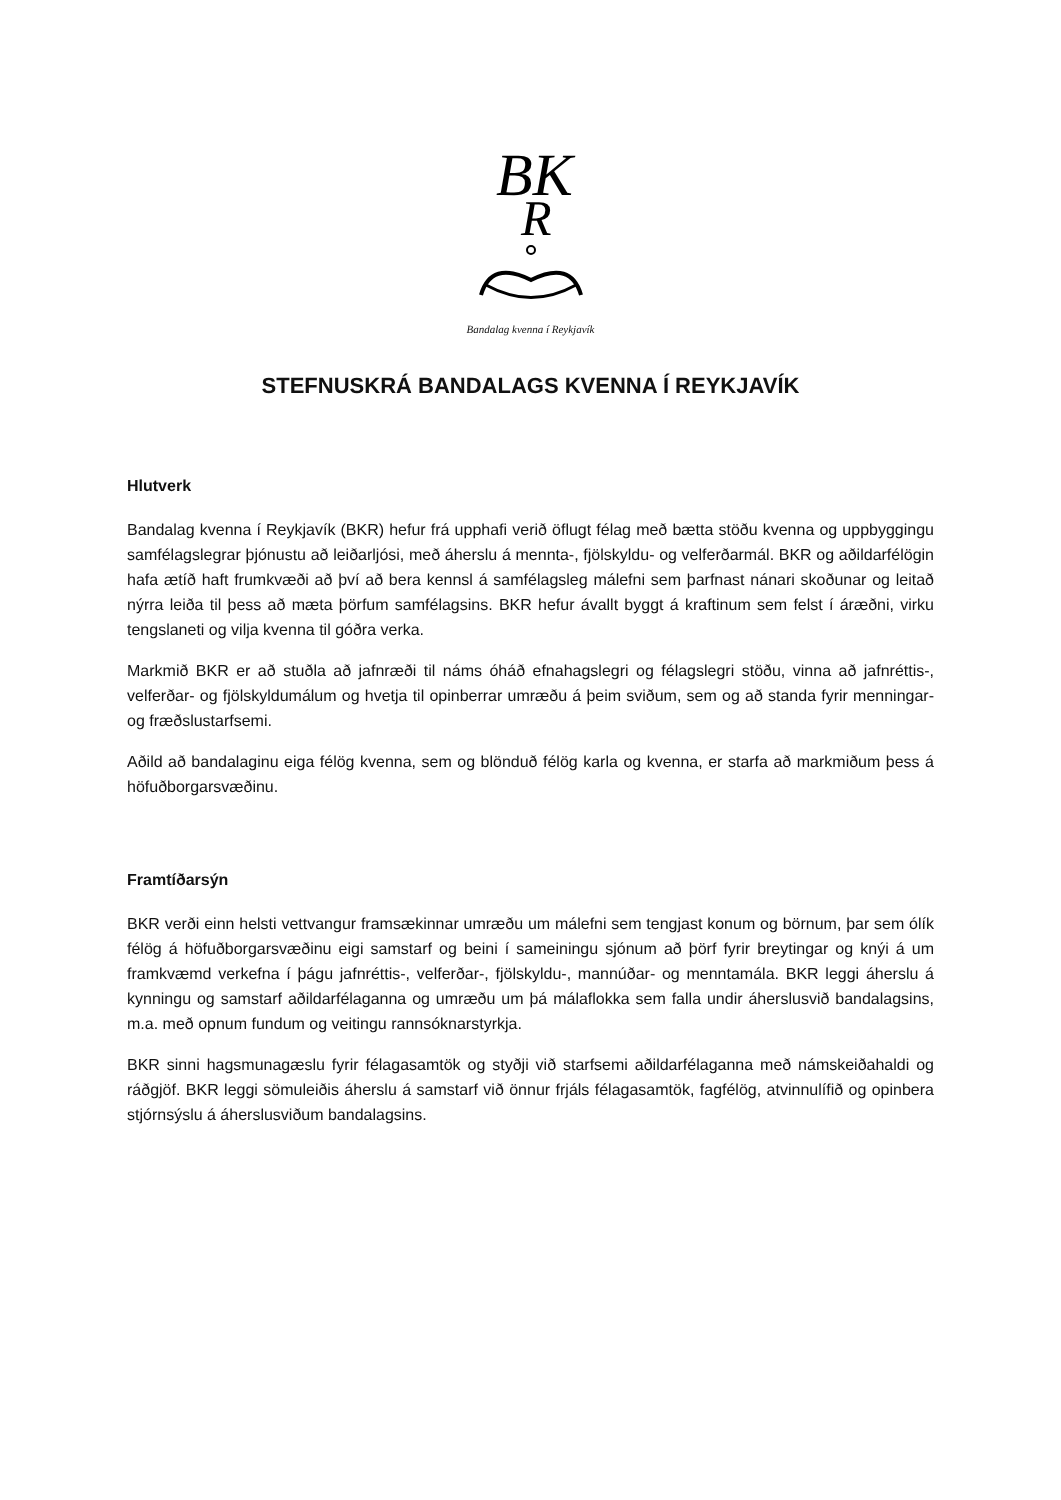BK
R
Bandalag kvenna í Reykjavík
STEFNUSKRÁ BANDALAGS KVENNA Í REYKJAVÍK
Hlutverk
Bandalag kvenna í Reykjavík (BKR) hefur frá upphafi verið öflugt félag með bætta stöðu kvenna og uppbyggingu samfélagslegrar þjónustu að leiðarljósi, með áherslu á mennta-, fjölskyldu- og velferðarmál. BKR og aðildarfélögin hafa ætíð haft frumkvæði að því að bera kennsl á samfélagsleg málefni sem þarfnast nánari skoðunar og leitað nýrra leiða til þess að mæta þörfum samfélagsins. BKR hefur ávallt byggt á kraftinum sem felst í áræðni, virku tengslaneti og vilja kvenna til góðra verka.
Markmið BKR er að stuðla að jafnræði til náms óháð efnahagslegri og félagslegri stöðu, vinna að jafnréttis-, velferðar- og fjölskyldumálum og hvetja til opinberrar umræðu á þeim sviðum, sem og að standa fyrir menningar- og fræðslustarfsemi.
Aðild að bandalaginu eiga félög kvenna, sem og blönduð félög karla og kvenna, er starfa að markmiðum þess á höfuðborgarsvæðinu.
Framtíðarsýn
BKR verði einn helsti vettvangur framsækinnar umræðu um málefni sem tengjast konum og börnum, þar sem ólík félög á höfuðborgarsvæðinu eigi samstarf og beini í sameiningu sjónum að þörf fyrir breytingar og knýi á um framkvæmd verkefna í þágu jafnréttis-, velferðar-, fjölskyldu-, mannúðar- og menntamála. BKR leggi áherslu á kynningu og samstarf aðildarfélaganna og umræðu um þá málaflokka sem falla undir áherslusvið bandalagsins, m.a. með opnum fundum og veitingu rannsóknarstyrkja.
BKR sinni hagsmunagæslu fyrir félagasamtök og styðji við starfsemi aðildarfélaganna með námskeiðahaldi og ráðgjöf. BKR leggi sömuleiðis áherslu á samstarf við önnur frjáls félagasamtök, fagfélög, atvinnulífið og opinbera stjórnsýslu á áherslusviðum bandalagsins.